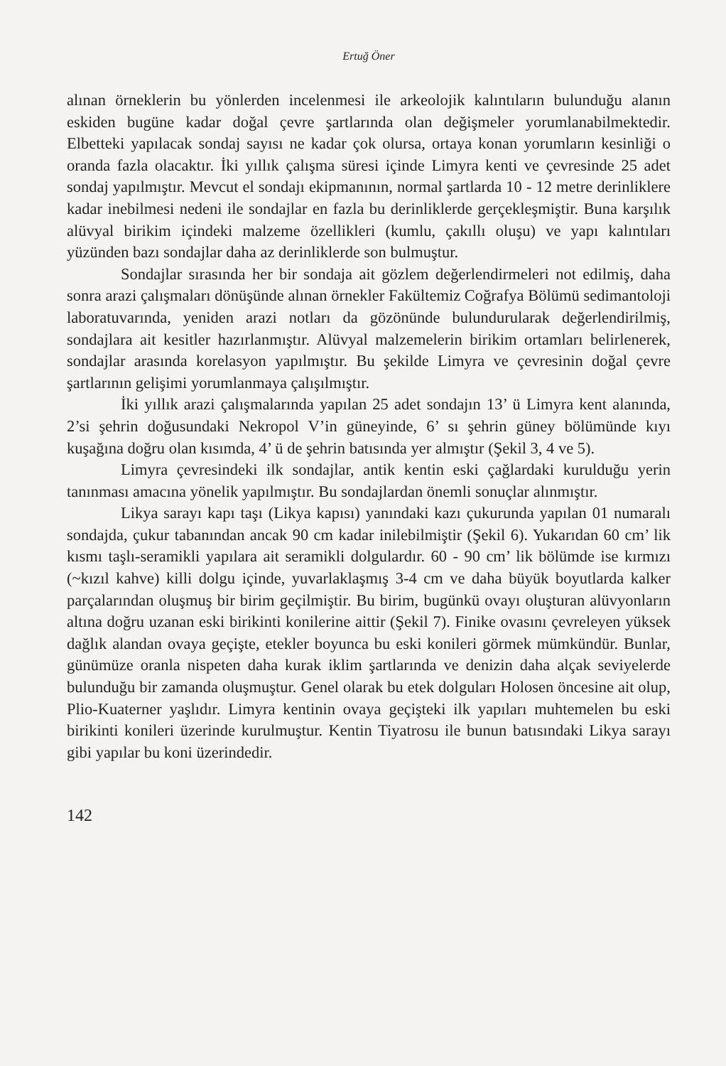Ertuğ Öner
alınan örneklerin bu yönlerden incelenmesi ile arkeolojik kalıntıların bulunduğu alanın eskiden bugüne kadar doğal çevre şartlarında olan değişmeler yorumlanabilmektedir. Elbetteki yapılacak sondaj sayısı ne kadar çok olursa, ortaya konan yorumların kesinliği o oranda fazla olacaktır. İki yıllık çalışma süresi içinde Limyra kenti ve çevresinde 25 adet sondaj yapılmıştır. Mevcut el sondajı ekipmanının, normal şartlarda 10 - 12 metre derinliklere kadar inebilmesi nedeni ile sondajlar en fazla bu derinliklerde gerçekleşmiştir. Buna karşılık alüvyal birikim içindeki malzeme özellikleri (kumlu, çakıllı oluşu) ve yapı kalıntıları yüzünden bazı sondajlar daha az derinliklerde son bulmuştur.
Sondajlar sırasında her bir sondaja ait gözlem değerlendirmeleri not edilmiş, daha sonra arazi çalışmaları dönüşünde alınan örnekler Fakültemiz Coğrafya Bölümü sedimantoloji laboratuvarında, yeniden arazi notları da gözönünde bulundurularak değerlendirilmiş, sondajlara ait kesitler hazırlanmıştır. Alüvyal malzemelerin birikim ortamları belirlenerek, sondajlar arasında korelasyon yapılmıştır. Bu şekilde Limyra ve çevresinin doğal çevre şartlarının gelişimi yorumlanmaya çalışılmıştır.
İki yıllık arazi çalışmalarında yapılan 25 adet sondajın 13’ ü Limyra kent alanında, 2’si şehrin doğusundaki Nekropol V’in güneyinde, 6’ sı şehrin güney bölümünde kıyı kuşağına doğru olan kısımda, 4’ ü de şehrin batısında yer almıştır (Şekil 3, 4 ve 5).
Limyra çevresindeki ilk sondajlar, antik kentin eski çağlardaki kurulduğu yerin tanınması amacına yönelik yapılmıştır. Bu sondajlardan önemli sonuçlar alınmıştır.
Likya sarayı kapı taşı (Likya kapısı) yanındaki kazı çukurunda yapılan 01 numaralı sondajda, çukur tabanından ancak 90 cm kadar inilebilmiştir (Şekil 6). Yukarıdan 60 cm’ lik kısmı taşlı-seramikli yapılara ait seramikli dolgulardır. 60 - 90 cm’ lik bölümde ise kırmızı (~kızıl kahve) killi dolgu içinde, yuvarlaklaşmış 3-4 cm ve daha büyük boyutlarda kalker parçalarından oluşmuş bir birim geçilmiştir. Bu birim, bugünkü ovayı oluşturan alüvyonların altına doğru uzanan eski birikinti konilerine aittir (Şekil 7). Finike ovasını çevreleyen yüksek dağlık alandan ovaya geçişte, etekler boyunca bu eski konileri görmek mümkündür. Bunlar, günümüze oranla nispeten daha kurak iklim şartlarında ve denizin daha alçak seviyelerde bulunduğu bir zamanda oluşmuştur. Genel olarak bu etek dolguları Holosen öncesine ait olup, Plio-Kuaterner yaşlıdır. Limyra kentinin ovaya geçişteki ilk yapıları muhtemelen bu eski birikinti konileri üzerinde kurulmuştur. Kentin Tiyatrosu ile bunun batısındaki Likya sarayı gibi yapılar bu koni üzerindedir.
142